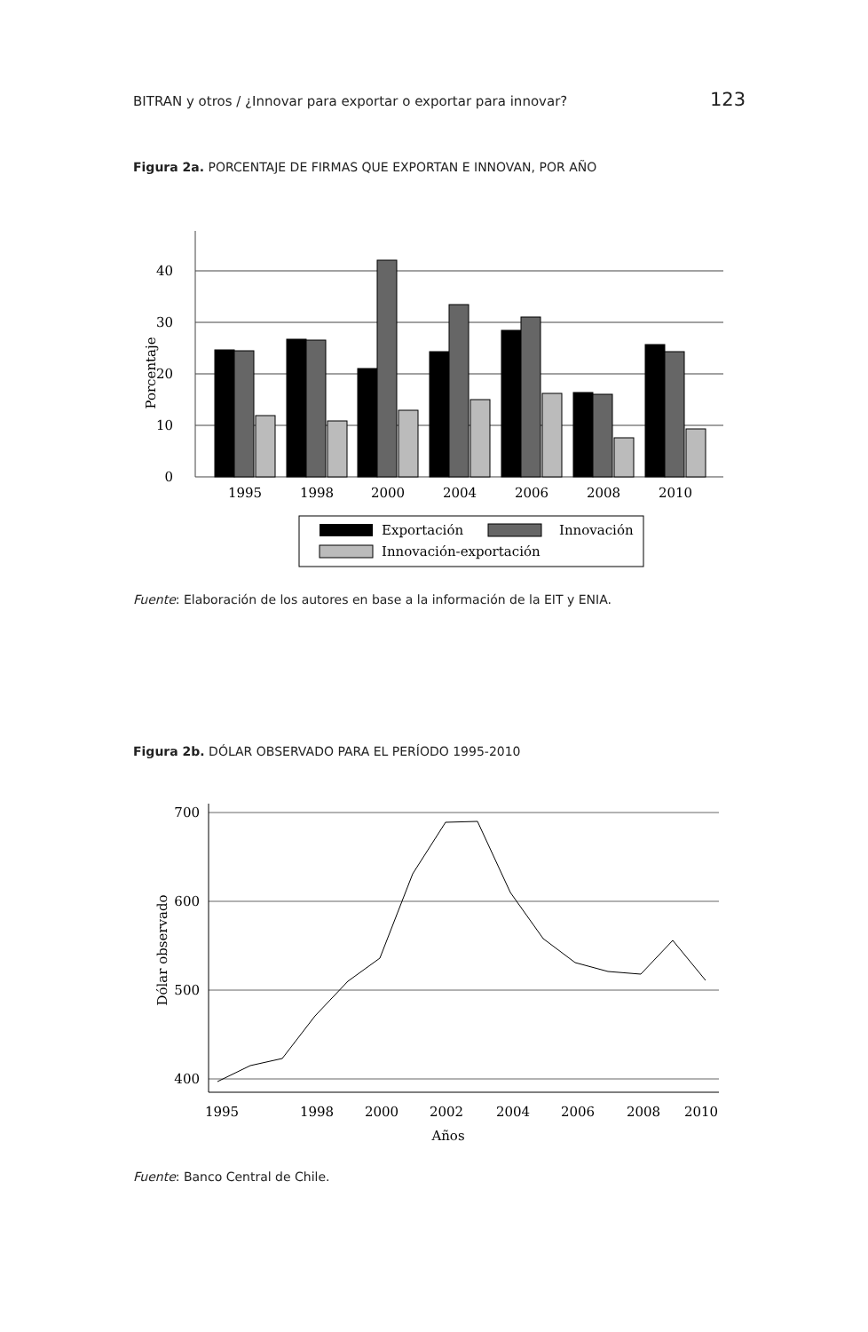BITRAN y otros / ¿Innovar para exportar o exportar para innovar? 123
Figura 2a. PORCENTAJE DE FIRMAS QUE EXPORTAN E INNOVAN, POR AÑO
40
30
20
10
0
Porcentaje
1995
1998
2000
2004
2006
2008
2010
Exportación
Innovación
Innovación-exportación
Fuente: Elaboración de los autores en base a la información de la EIT y ENIA.
Figura 2b. DÓLAR OBSERVADO PARA EL PERÍODO 1995-2010
700
600
500
400
Dólar observado
1995
1998
2000
2002
2004
2006
2008
2010
Años
Fuente: Banco Central de Chile.